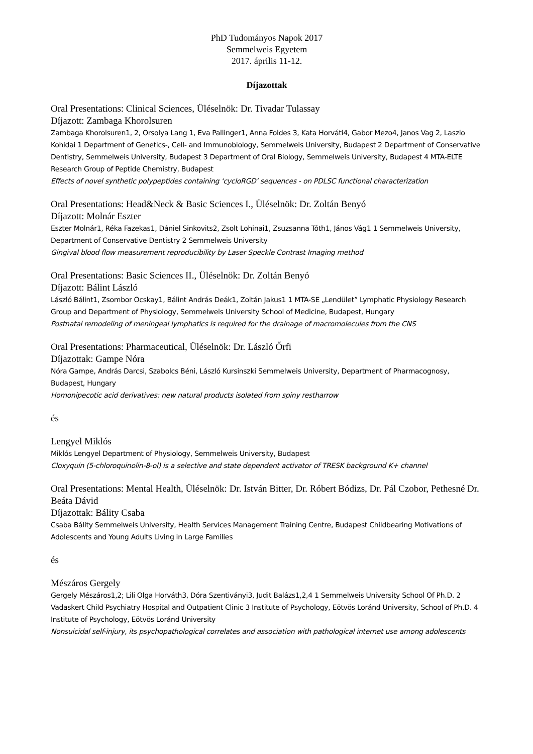PhD Tudományos Napok 2017
Semmelweis Egyetem
2017. április 11-12.
Díjazottak
Oral Presentations: Clinical Sciences, Üléselnök: Dr. Tivadar Tulassay
Díjazott: Zambaga Khorolsuren
Zambaga Khorolsuren1, 2, Orsolya Lang 1, Eva Pallinger1, Anna Foldes 3, Kata Horváti4, Gabor Mezo4, Janos Vag 2, Laszlo Kohidai 1 Department of Genetics-, Cell- and Immunobiology, Semmelweis University, Budapest 2 Department of Conservative Dentistry, Semmelweis University, Budapest 3 Department of Oral Biology, Semmelweis University, Budapest 4 MTA-ELTE Research Group of Peptide Chemistry, Budapest
Effects of novel synthetic polypeptides containing ‘cycloRGD’ sequences - on PDLSC functional characterization
Oral Presentations: Head&Neck & Basic Sciences I., Üléselnök: Dr. Zoltán Benyó
Díjazott: Molnár Eszter
Eszter Molnár1, Réka Fazekas1, Dániel Sinkovits2, Zsolt Lohinai1, Zsuzsanna Tóth1, János Vág1 1 Semmelweis University, Department of Conservative Dentistry 2 Semmelweis University
Gingival blood flow measurement reproducibility by Laser Speckle Contrast Imaging method
Oral Presentations: Basic Sciences II., Üléselnök: Dr. Zoltán Benyó
Díjazott: Bálint László
László Bálint1, Zsombor Ocskay1, Bálint András Deák1, Zoltán Jakus1 1 MTA-SE „Lendület” Lymphatic Physiology Research Group and Department of Physiology, Semmelweis University School of Medicine, Budapest, Hungary
Postnatal remodeling of meningeal lymphatics is required for the drainage of macromolecules from the CNS
Oral Presentations: Pharmaceutical, Üléselnök: Dr. László Őrfi
Díjazottak: Gampe Nóra
Nóra Gampe, András Darcsi, Szabolcs Béni, László Kursinszki Semmelweis University, Department of Pharmacognosy, Budapest, Hungary
Homonipecotic acid derivatives: new natural products isolated from spiny restharrow
és
Lengyel Miklós
Miklós Lengyel Department of Physiology, Semmelweis University, Budapest
Cloxyquin (5-chloroquinolin-8-ol) is a selective and state dependent activator of TRESK background K+ channel
Oral Presentations: Mental Health, Üléselnök: Dr. István Bitter, Dr. Róbert Bódizs, Dr. Pál Czobor, Pethesné Dr. Beáta Dávid
Díjazottak: Bálity Csaba
Csaba Bálity Semmelweis University, Health Services Management Training Centre, Budapest Childbearing Motivations of Adolescents and Young Adults Living in Large Families
és
Mészáros Gergely
Gergely Mészáros1,2; Lili Olga Horváth3, Dóra Szentiványi3, Judit Balázs1,2,4 1 Semmelweis University School Of Ph.D. 2 Vadaskert Child Psychiatry Hospital and Outpatient Clinic 3 Institute of Psychology, Eötvös Loránd University, School of Ph.D. 4 Institute of Psychology, Eötvös Loránd University
Nonsuicidal self-injury, its psychopathological correlates and association with pathological internet use among adolescents